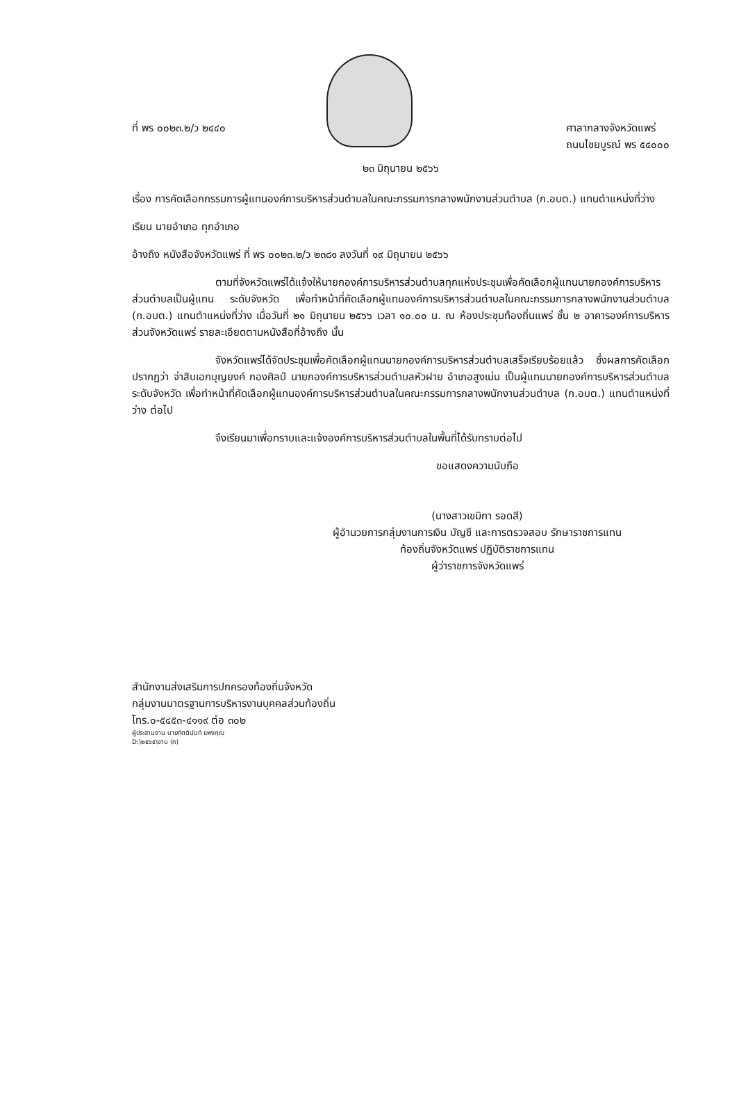ที่ พร ๐๐๒๓.๒/ว ๒๔๔๐ ศาลากลางจังหวัดแพร่
ถนนไชยบูรณ์ พร ๕๔๐๐๐
๒๓ มิถุนายน ๒๕๖๖
เรื่อง การคัดเลือกกรรมการผู้แทนองค์การบริหารส่วนตำบลในคณะกรรมการกลางพนักงานส่วนตำบล (ก.อบต.) แทนตำแหน่งที่ว่าง
เรียน นายอำเภอ ทุกอำเภอ
อ้างถึง หนังสือจังหวัดแพร่ ที่ พร ๐๐๒๓.๒/ว ๒๓๘๑ ลงวันที่ ๑๙ มิถุนายน ๒๕๖๖
ตามที่จังหวัดแพร่ได้แจ้งให้นายกองค์การบริหารส่วนตำบลทุกแห่งประชุมเพื่อคัดเลือกผู้แทนนายกองค์การบริหารส่วนตำบลเป็นผู้แทน ระดับจังหวัด เพื่อทำหน้าที่คัดเลือกผู้แทนองค์การบริหารส่วนตำบลในคณะกรรมการกลางพนักงานส่วนตำบล (ก.อบต.) แทนตำแหน่งที่ว่าง เมื่อวันที่ ๒๑ มิถุนายน ๒๕๖๖ เวลา ๑๐.๐๐ น. ณ ห้องประชุมท้องถิ่นแพร่ ชั้น ๒ อาคารองค์การบริหารส่วนจังหวัดแพร่ รายละเอียดตามหนังสือที่อ้างถึง นั้น
จังหวัดแพร่ได้จัดประชุมเพื่อคัดเลือกผู้แทนนายกองค์การบริหารส่วนตำบลเสร็จเรียบร้อยแล้ว ซึ่งผลการคัดเลือกปรากฏว่า จ่าสิบเอกบุญยงค์ กองศิลป์ นายกองค์การบริหารส่วนตำบลหัวฝาย อำเภอสูงเม่น เป็นผู้แทนนายกองค์การบริหารส่วนตำบล ระดับจังหวัด เพื่อทำหน้าที่คัดเลือกผู้แทนองค์การบริหารส่วนตำบลในคณะกรรมการกลางพนักงานส่วนตำบล (ก.อบต.) แทนตำแหน่งที่ว่าง ต่อไป
จึงเรียนมาเพื่อทราบและแจ้งองค์การบริหารส่วนตำบลในพื้นที่ได้รับทราบต่อไป
ขอแสดงความนับถือ
(นางสาวเขมิกา รอดสี)
ผู้อำนวยการกลุ่มงานการเงิน บัญชี และการตรวจสอบ รักษาราชการแทน
ท้องถิ่นจังหวัดแพร่ ปฏิบัติราชการแทน
ผู้ว่าราชการจังหวัดแพร่
สำนักงานส่งเสริมการปกครองท้องถิ่นจังหวัด
กลุ่มงานมาตรฐานการบริหารงานบุคคลส่วนท้องถิ่น
โทร.๐-๕๔๕๓-๔๑๑๙ ต่อ ๓๐๒
ผู้ประสานงาน นายกิตตินันท์ แพงคุณ
D:\๒๕๖๕\งาน (ก)